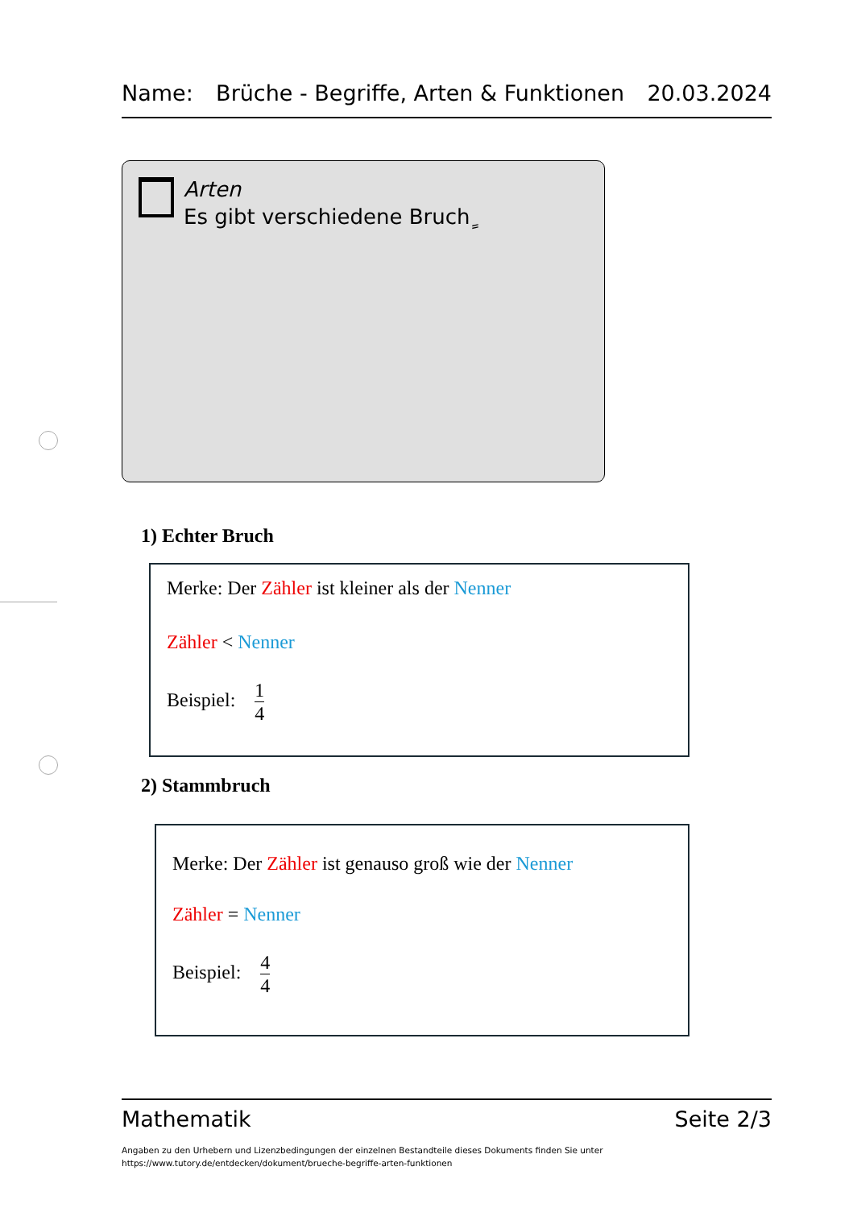Name: Brüche - Begriffe, Arten & Funktionen 20.03.2024
Arten
Es gibt verschiedene Bruchٍ
1) Echter Bruch
Merke: Der Zähler ist kleiner als der Nenner
Zähler < Nenner
Beispiel: 1 4
2) Stammbruch
Merke: Der Zähler ist genauso groß wie der Nenner
Zähler = Nenner
Beispiel: 4 4
Mathematik Seite 2/3
Angaben zu den Urhebern und Lizenzbedingungen der einzelnen Bestandteile dieses Dokuments finden Sie unter
https://www.tutory.de/entdecken/dokument/brueche-begriffe-arten-funktionen